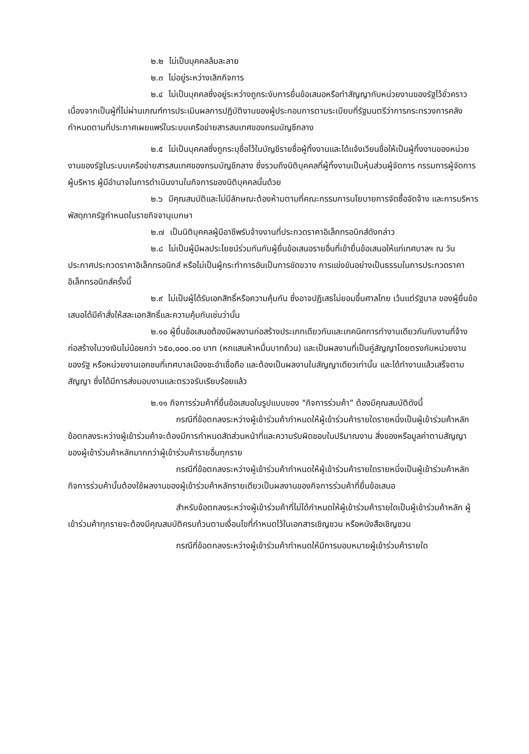๒.๒ ไม่เป็นบุคคลล้มละลาย
๒.๓ ไม่อยู่ระหว่างเลิกกิจการ
๒.๔ ไม่เป็นบุคคลซึ่งอยู่ระหว่างถูกระงับการยื่นข้อเสนอหรือทำสัญญากับหน่วยงานของรัฐไว้ชั่วคราว เนื่องจากเป็นผู้ที่ไม่ผ่านเกณฑ์การประเมินผลการปฏิบัติงานของผู้ประกอบการตามระเบียบที่รัฐมนตรีว่าการกระทรวงการคลังกำหนดตามที่ประกาศเผยแพร่ในระบบเครือข่ายสารสนเทศของกรมบัญชีกลาง
๒.๕ ไม่เป็นบุคคลซึ่งถูกระบุชื่อไว้ในบัญชีรายชื่อผู้ทิ้งงานและได้แจ้งเวียนชื่อให้เป็นผู้ทิ้งงานของหน่วยงานของรัฐในระบบเครือข่ายสารสนเทศของกรมบัญชีกลาง ซึ่งรวมถึงนิติบุคคลที่ผู้ทิ้งงานเป็นหุ้นส่วนผู้จัดการ กรรมการผู้จัดการ ผู้บริหาร ผู้มีอำนาจในการดำเนินงานในกิจการของนิติบุคคลนั้นด้วย
๒.๖ มีคุณสมบัติและไม่มีลักษณะต้องห้ามตามที่คณะกรรมการนโยบายการจัดซื้อจัดจ้าง และการบริหารพัสดุภาครัฐกำหนดในราชกิจจานุเบกษา
๒.๗ เป็นนิติบุคคลผู้มีอาชีพรับจ้างงานที่ประกวดราคาอิเล็กทรอนิกส์ดังกล่าว
๒.๘ ไม่เป็นผู้มีผลประโยชน์ร่วมกันกับผู้ยื่นข้อเสนอรายอื่นที่เข้ายื่นข้อเสนอให้แก่เทศบาลฯ ณ วันประกาศประกวดราคาอิเล็กทรอนิกส์ หรือไม่เป็นผู้กระทำการอันเป็นการขัดขวาง การแข่งขันอย่างเป็นธรรมในการประกวดราคาอิเล็กทรอนิกส์ครั้งนี้
๒.๙ ไม่เป็นผู้ได้รับเอกสิทธิ์หรือความคุ้มกัน ซึ่งอาจปฏิเสธไม่ยอมขึ้นศาลไทย เว้นแต่รัฐบาล ของผู้ยื่นข้อเสนอได้มีคำสั่งให้สละเอกสิทธิ์และความคุ้มกันเช่นว่านั้น
๒.๑๐ ผู้ยื่นข้อเสนอต้องมีผลงานก่อสร้างประเภทเดียวกันและเทคนิคการทำงานเดียวกันกับงานที่จ้างก่อสร้างในวงเงินไม่น้อยกว่า ๖๕๐,๐๐๐.๐๐ บาท (หกแสนห้าหมื่นบาทถ้วน) และเป็นผลงานที่เป็นคู่สัญญาโดยตรงกับหน่วยงานของรัฐ หรือหน่วยงานเอกชนที่เทศบาลเมืองชะอำเชื่อถือ และต้องเป็นผลงานในสัญญาเดียวเท่านั้น และได้ทำงานแล้วเสร็จตามสัญญา ซึ่งได้มีการส่งมอบงานและตรวจรับเรียบร้อยแล้ว
๒.๑๑ กิจการร่วมค้าที่ยื่นข้อเสนอในรูปแบบของ "กิจการร่วมค้า" ต้องมีคุณสมบัติดังนี้
กรณีที่ข้อตกลงระหว่างผู้เข้าร่วมค้ากำหนดให้ผู้เข้าร่วมค้ารายใดรายหนึ่งเป็นผู้เข้าร่วมค้าหลัก ข้อตกลงระหว่างผู้เข้าร่วมค้าจะต้องมีการกำหนดสัดส่วนหน้าที่และความรับผิดชอบในปริมาณงาน สิ่งของหรือมูลค่าตามสัญญาของผู้เข้าร่วมค้าหลักมากกว่าผู้เข้าร่วมค้ารายอื่นทุกราย
กรณีที่ข้อตกลงระหว่างผู้เข้าร่วมค้ากำหนดให้ผู้เข้าร่วมค้ารายใดรายหนึ่งเป็นผู้เข้าร่วมค้าหลัก กิจการร่วมค้านั้นต้องใช้ผลงานของผู้เข้าร่วมค้าหลักรายเดียวเป็นผลงานของกิจการร่วมค้าที่ยื่นข้อเสนอ
สำหรับข้อตกลงระหว่างผู้เข้าร่วมค้าที่ไม่ได้กำหนดให้ผู้เข้าร่วมค้ารายใดเป็นผู้เข้าร่วมค้าหลัก ผู้เข้าร่วมค้าทุกรายจะต้องมีคุณสมบัติครบถ้วนตามเงื่อนไขที่กำหนดไว้ในเอกสารเชิญชวน หรือหนังสือเชิญชวน
กรณีที่ข้อตกลงระหว่างผู้เข้าร่วมค้ากำหนดให้มีการมอบหมายผู้เข้าร่วมค้ารายใด